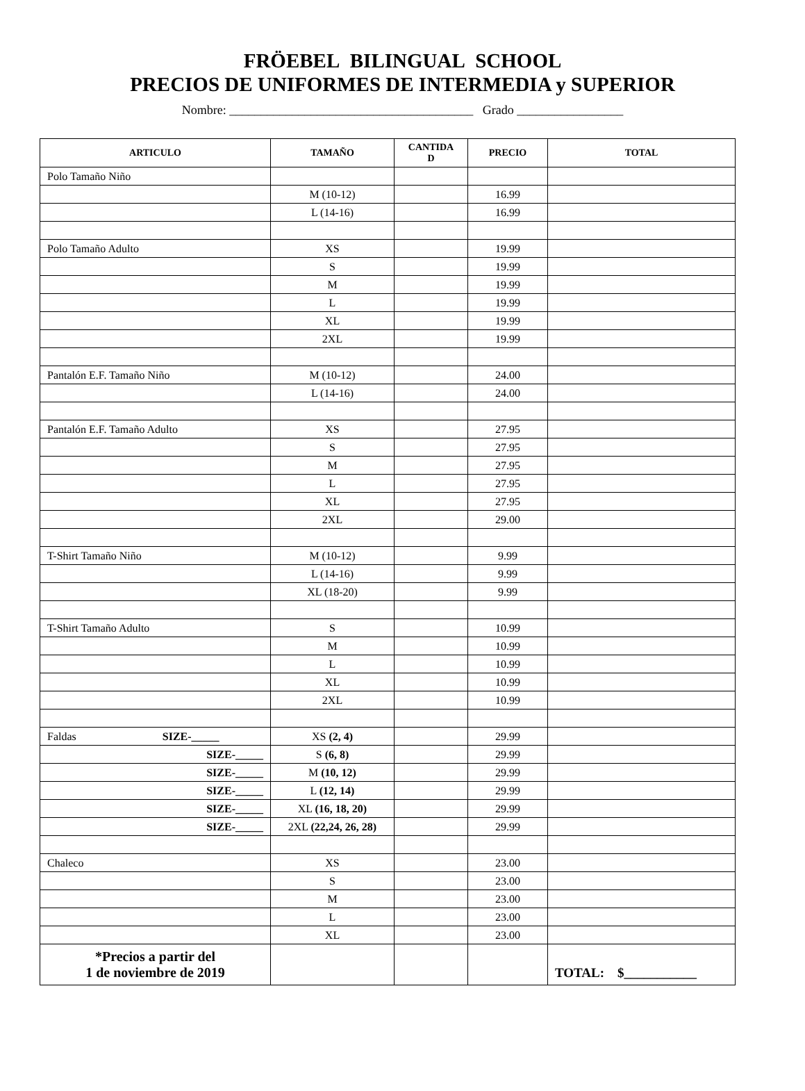FRÖEBEL BILINGUAL SCHOOL
PRECIOS DE UNIFORMES DE INTERMEDIA y SUPERIOR
Nombre: _______________________________________ Grado _________________
| ARTICULO | TAMAÑO | CANTIDA D | PRECIO | TOTAL |
| --- | --- | --- | --- | --- |
| Polo Tamaño Niño | | | | |
| | M (10-12) | | 16.99 | |
| | L (14-16) | | 16.99 | |
| Polo Tamaño Adulto | XS | | 19.99 | |
| | S | | 19.99 | |
| | M | | 19.99 | |
| | L | | 19.99 | |
| | XL | | 19.99 | |
| | 2XL | | 19.99 | |
| Pantalón E.F. Tamaño Niño | M (10-12) | | 24.00 | |
| | L (14-16) | | 24.00 | |
| Pantalón E.F. Tamaño Adulto | XS | | 27.95 | |
| | S | | 27.95 | |
| | M | | 27.95 | |
| | L | | 27.95 | |
| | XL | | 27.95 | |
| | 2XL | | 29.00 | |
| T-Shirt Tamaño Niño | M (10-12) | | 9.99 | |
| | L (14-16) | | 9.99 | |
| | XL (18-20) | | 9.99 | |
| T-Shirt Tamaño Adulto | S | | 10.99 | |
| | M | | 10.99 | |
| | L | | 10.99 | |
| | XL | | 10.99 | |
| | 2XL | | 10.99 | |
| Faldas SIZE-_____ | XS (2, 4) | | 29.99 | |
| SIZE-_____ | S (6, 8) | | 29.99 | |
| SIZE-_____ | M (10, 12) | | 29.99 | |
| SIZE-_____ | L (12, 14) | | 29.99 | |
| SIZE-_____ | XL (16, 18, 20) | | 29.99 | |
| SIZE-_____ | 2XL (22,24, 26, 28) | | 29.99 | |
| Chaleco | XS | | 23.00 | |
| | S | | 23.00 | |
| | M | | 23.00 | |
| | L | | 23.00 | |
| | XL | | 23.00 | |
| *Precios a partir del 1 de noviembre de 2019 | | | | TOTAL: $___________ |